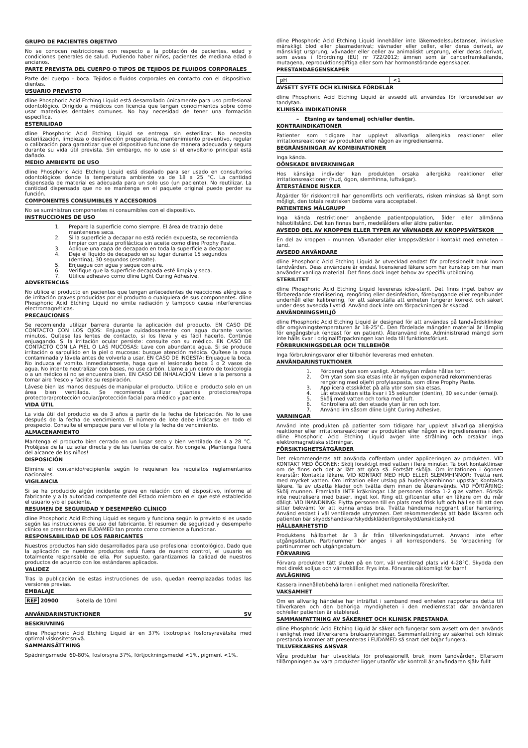GRUPO DE PACIENTES OBJETIVO
No se conocen restricciones con respecto a la población de pacientes, edad y condiciones generales de salud. Pudiendo haber niños, pacientes de mediana edad o ancianos.
PARTE PREVISTA DEL CUERPO O TIPOS DE TEJIDOS DE FLUIDOS CORPORALES
Parte del cuerpo - boca. Tejidos o fluidos corporales en contacto con el dispositivo: dientes.
USUARIO PREVISTO
dline Phosphoric Acid Etching Liquid está desarrollado únicamente para uso profesional odontológico. Dirigido a médicos con licencia que tengan conocimientos sobre cómo usar materiales dentales comunes. No hay necesidad de tener una formación específica.
ESTERILIDAD
dline Phosphoric Acid Etching Liquid se entrega sin esterilizar. No necesita esterilización, limpieza o desinfección preparatoria, mantenimiento preventivo, regular o calibración para garantizar que el dispositivo funcione de manera adecuada y segura durante su vida útil prevista. Sin embargo, no lo use si el envoltorio principal está dañado.
MEDIO AMBIENTE DE USO
dline Phosphoric Acid Etching Liquid está diseñado para ser usado en consultorios odontológicos donde la temperatura ambiente va de 18 a 25 °C. La cantidad dispensada de material es adecuada para un solo uso (un paciente). No reutilizar. La cantidad dispensada que no se mantenga en el paquete original puede perder su función.
COMPONENTES CONSUMIBLES Y ACCESORIOS
No se suministran componentes ni consumibles con el dispositivo.
INSTRUCCIONES DE USO
1. Prepare la superficie como siempre. El área de trabajo debe mantenerse seca.
2. Si la superficie a decapar no está recién expuesta, se recomienda limpiar con pasta profiláctica sin aceite como dline Prophy Paste.
3. Aplique una capa de decapado en toda la superficie a decapar.
4. Deje el líquido de decapado en su lugar durante 15 segundos (dentina), 30 segundos (esmalte).
5. Enjuague con agua y seque con aire.
6. Verifique que la superficie decapada esté limpia y seca.
7. Utilice adhesivo como dline Light Curing Adhesive.
ADVERTENCIAS
No utilice el producto en pacientes que tengan antecedentes de reacciones alérgicas o de irritación graves producidas por el producto o cualquiera de sus componentes. dline Phosphoric Acid Etching Liquid no emite radiación y tampoco causa interferencias electromagnéticas.
PRECAUCIONES
Se recomienda utilizar barrera durante la aplicación del producto. EN CASO DE CONTACTO CON LOS OJOS: Enjuague cuidadosamente con agua durante varios minutos. Quítese las lentes de contacto, si los lleva y es fácil hacerlo. Continúe enjuagando. Si la irritación ocular persiste: consulte con su médico. EN CASO DE CONTACTO CON LA PIEL O LAS MUCOSAS: Lave con abundante agua. Si se produce irritación o sarpullido en la piel o mucosas: busque atención médica. Quítese la ropa contaminada y lávela antes de volverla a usar. EN CASO DE INGESTA: Enjuague la boca. No induzca el vomito. Inmediatamente, haga que el lesionado beba 1 o 2 vasos de agua. No intente neutralizar con bases, no use carbón. Llame a un centro de toxicología o a un médico si no se encuentra bien. EN CASO DE INHALACIÓN: Lleve a la persona a tomar aire fresco y facilite su respiración.
Lávese bien las manos después de manipular el producto. Utilice el producto solo en un área bien ventilada. Se recomienda utilizar guantes protectores/ropa protectora/protección ocular/protección facial para médico y paciente.
VIDA ÚTIL
La vida útil del producto es de 3 años a partir de la fecha de fabricación. No lo use después de la fecha de vencimiento. El número de lote debe indicarse en todo el prospecto. Consulte el empaque para ver el lote y la fecha de vencimiento.
ALMACENAMIENTO
Mantenga el producto bien cerrado en un lugar seco y bien ventilado de 4 a 28 °C. Protéjase de la luz solar directa y de las fuentes de calor. No congele. ¡Mantenga fuera del alcance de los niños!
DISPOSICIÓN
Elimine el contenido/recipiente según lo requieran los requisitos reglamentarios nacionales.
VIGILANCIA
Si se ha producido algún incidente grave en relación con el dispositivo, informe al fabricante y a la autoridad competente del Estado miembro en el que esté establecido el usuario y/o el paciente.
RESUMEN DE SEGURIDAD Y DESEMPEÑO CLÍNICO
dline Phosphoric Acid Etching Liquid es seguro y funciona según lo previsto si es usado según las instrucciones de uso del fabricante. El resumen de seguridad y desempeño clínico se presentará en EUDAMED tan pronto como comience a funcionar.
RESPONSABILIDAD DE LOS FABRICANTES
Nuestros productos han sido desarrollados para uso profesional odontológico. Dado que la aplicación de nuestros productos está fuera de nuestro control, el usuario es totalmente responsable de ella. Por supuesto, garantizamos la calidad de nuestros productos de acuerdo con los estándares aplicados.
VALIDEZ
Tras la publicación de estas instrucciones de uso, quedan reemplazadas todas las versiones previas.
EMBALAJE
REF 20900 Botella de 10ml
ANVÄNDARINSTUKTIONER SV
BESKRIVNING
dline Phosphoric Acid Etching Liquid är en 37% tixotropisk fosforsyravätska med optimal viskositetsnivå.
SAMMANSÄTTNING
Spädningsmedel 60-80%, fosforsyra 37%, förtjockningsmedel <1%, pigment <1%.
dline Phosphoric Acid Etching Liquid innehåller inte läkemedelssubstanser, inklusive mänskligt blod eller plasmaderivat; vävnader eller celler, eller deras derivat, av mänskligt ursprung; vävnader eller celler av animaliskt ursprung, eller deras derivat, som avses i förordning (EU) nr 722/2012; ämnen som är cancerframkallande, mutagena, reproduktionsgiftiga eller som har hormonstörande egenskaper.
PRESTANDAEGENSKAPER
| pH | <1 |
AVSETT SYFTE OCH KLINISKA FÖRDELAR
dline Phosphoric Acid Etching Liquid är avsedd att användas för förberedelser av tandytan.
KLINISKA INDIKATIONER
– Etsning av tandemalj och/eller dentin.
KONTRAINDIKATIONER
Patienter som tidigare har upplevt allvarliga allergiska reaktioner eller irritationsreaktioner av produkten eller någon av ingredienserna.
BEGRÄNSNINGAR AV KOMBINATIONER
Inga kända.
OÖNSKADE BIVERKNINGAR
Hos känsliga individer kan produkten orsaka allergiska reaktioner eller irritationsreaktioner (hud, ögon, slemhinna, luftvägar).
ÅTERSTÅENDE RISKER
Åtgärder för riskkontroll har genomförts och verifierats, risken minskas så långt som möjligt, den totala restrisken bedöms vara acceptabel.
PATIENTENS MÅLGRUPP
Inga kända restriktioner angående patientpopulation, ålder eller allmänna hälsotillstånd. Det kan finnas barn, medelålders eller äldre patienter.
AVSEDD DEL AV KROPPEN ELLER TYPER AV VÄVNADER AV KROPPSVÄTSKOR
En del av kroppen – munnen. Vävnader eller kroppsvätskor i kontakt med enheten – tand.
AVSEDD ANVÄNDARE
dline Phosphoric Acid Etching Liquid är utvecklad endast för professionellt bruk inom tandvården. Dess användare är endast licensierad läkare som har kunskap om hur man använder vanliga material. Det finns dock inget behov av specifik utbildning.
STERILITET
dline Phosphoric Acid Etching Liquid levereras icke-steril. Det finns inget behov av förberedande sterilisering, rengöring eller desinfektion, förebyggande eller regelbundet underhåll eller kalibrering, för att säkerställa att enheten fungerar korrekt och säkert under dess avsedda livstid. Använd dock inte om förpackningen är skadad.
ANVÄNDNINGSMILJÖ
dline Phosphoric Acid Etching Liquid är designad för att användas på tandvårdskliniker där omgivningstemperaturen är 18-25°C. Den fördelade mängden material är lämplig för engångsbruk (endast för en patient). Återanvänd inte. Administrerad mängd som inte hålls kvar i originalförpackningen kan leda till funktionsförlust.
FÖRBRUKNINGSDELAR OCH TILLBEHÖR
Inga förbrukningsvaror eller tillbehör levereras med enheten.
ANVÄNDARINSTUKTIONER
1. Förbered ytan som vanligt. Arbetsytan måste hållas torr.
2. Om ytan som ska etsas inte är nyligen exponerad rekommenderas rengöring med oljefri profylaxpasta, som dline Prophy Paste.
3. Applicera etsskiktet på alla ytor som ska etsas.
4. Låt etsvätskan sitta kvar i 15 sekunder (dentin), 30 sekunder (emalj).
5. Skölj med vatten och torka med luft.
6. Kontrollera att den etsade ytan är ren och torr.
7. Använd lim såsom dline Light Curing Adhesive.
VARNINGAR
Använd inte produkten på patienter som tidigare har upplevt allvarliga allergiska reaktioner eller irritationsreaktioner av produkten eller någon av ingredienserna i den. dline Phosphoric Acid Etching Liquid avger inte strålning och orsakar inga elektromagnetiska störningar.
FÖRSIKTIGHETSÅTGÄRDER
Det rekommenderas att använda cofferdam under appliceringen av produkten. VID KONTAKT MED ÖGONEN: Skölj försiktigt med vatten i flera minuter. Ta bort kontaktlinser om de finns och det är lätt att göra så. Fortsätt skölja. Om irritationen i ögonen kvarstår: Kontakta läkare. VID KONTAKT MED HUD ELLER SLEMMHINNOR: Tvätta rent med mycket vatten. Om irritation eller utslag på huden/slemhinnor uppstår: Kontakta läkare. Ta av utsatta kläder och tvätta dem innan de återanvänds. VID FÖRTÄRING: Skölj munnen. Framkalla INTE kräkningar. Låt personen dricka 1-2 glas vatten. Försök inte neutralisera med baser, inget kol. Ring ett giftcenter eller en läkare om du mår dåligt. VID INANDNING: Flytta personen till en plats med frisk luft och håll se till att den sitter bekvämt för att kunna andas bra. Tvätta händerna noggrant efter hantering. Använd endast i väl ventilerade utrymmen. Det rekommenderas att både läkaren och patienten bär skyddshandskar/skyddskläder/ögonskydd/ansiktsskydd.
HÅLLBARHETSTID
Produktens hållbarhet är 3 år från tillverkningsdatumet. Använd inte efter utgångsdatum. Partinummer bör anges i all korrespondens. Se förpackning för partinummer och utgångsdatum.
FÖRVARING
Förvara produkten tätt sluten på en torr, väl ventilerad plats vid 4-28°C. Skydda den mot direkt solljus och värmekällor. Frys inte. Förvaras oåtkomligt för barn!
AVLÄGNING
Kassera innehållet/behållaren i enlighet med nationella föreskrifter.
VAKSAMHET
Om en allvarlig händelse har inträffat i samband med enheten rapporteras detta till tillverkaren och den behöriga myndigheten i den medlemsstat där användaren och/eller patienten är etablerad.
SAMMANFATTNING AV SÄKERHET OCH KLINISK PRESTANDA
dline Phosphoric Acid Etching Liquid är säker och fungerar som avsett om den används i enlighet med tillverkarens bruksanvisningar. Sammanfattning av säkerhet och klinisk prestanda kommer att presenteras i EUDAMED så snart det böjar fungera.
TILLVERKARENS ANSVAR
Våra produkter har utvecklats för professionellt bruk inom tandvården. Eftersom tillämpningen av våra produkter ligger utanför vår kontroll är användaren själv fullt